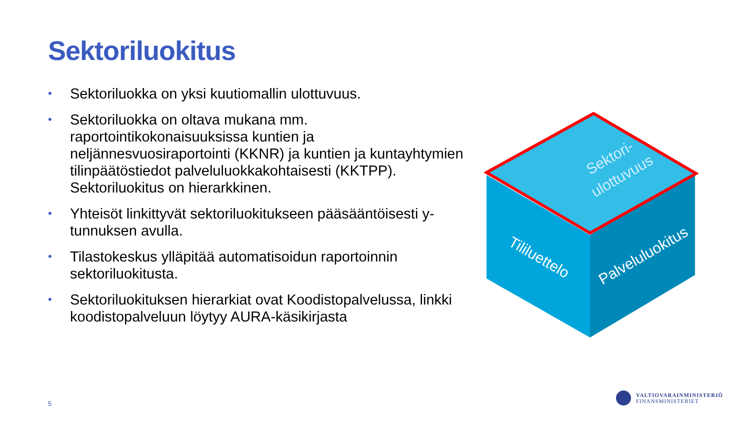Sektoriluokitus
• Sektoriluokka on yksi kuutiomallin ulottuvuus.
• Sektoriluokka on oltava mukana mm. raportointikokonaisuuksissa kuntien ja neljännesvuosiraportointi (KKNR) ja kuntien ja kuntayhtymien tilinpäätöstiedot palveluluokkakohtaisesti (KKTPP). Sektoriluokitus on hierarkkinen.
• Yhteisöt linkittyvät sektoriluokitukseen pääsääntöisesti y-tunnuksen avulla.
• Tilastokeskus ylläpitää automatisoidun raportoinnin sektoriluokitusta.
• Sektoriluokituksen hierarkiat ovat Koodistopalvelussa, linkki koodistopalveluun löytyy AURA-käsikirjasta
Sektori-
ulottuvuus
Tililuettelo
Palveluluokitus
5
VALTIOVARAINMINISTERIÖ
FINANSMINISTERIET